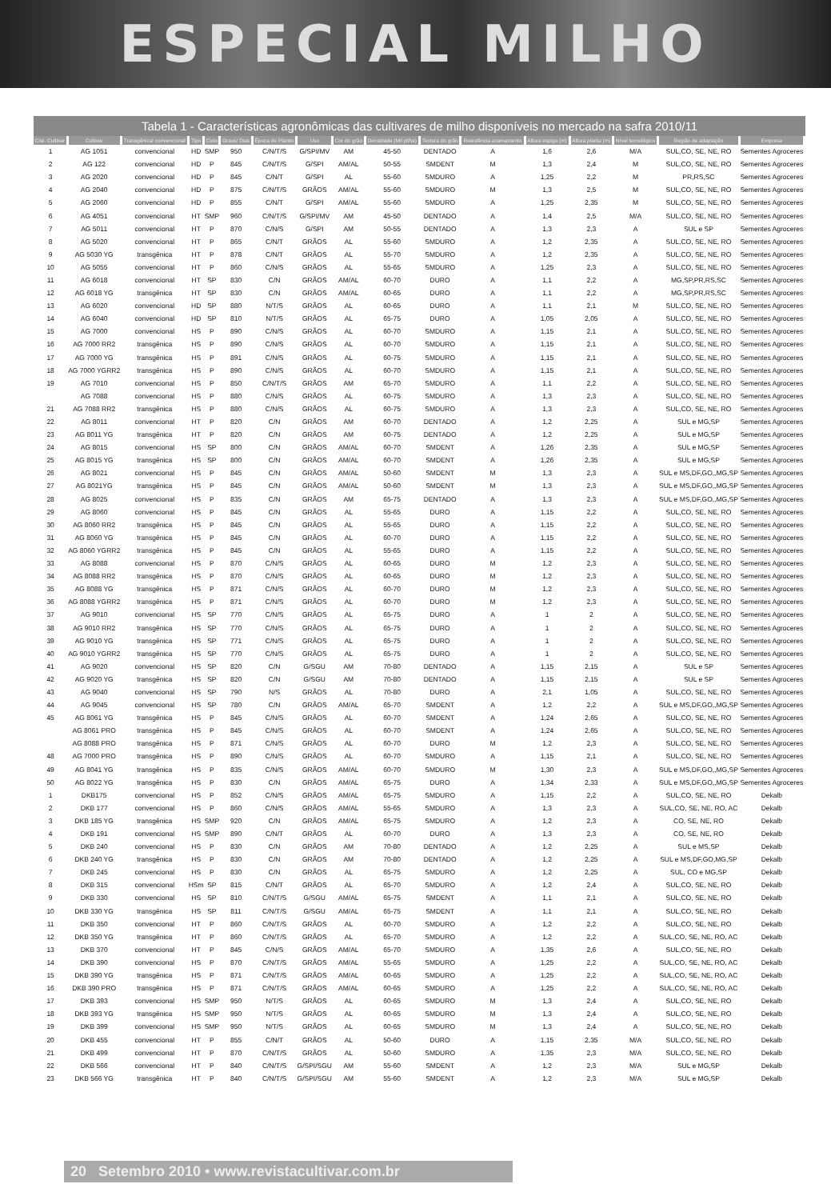ESPECIAL MILHO
Tabela 1 - Características agronômicas das cultivares de milho disponíveis no mercado na safra 2010/11
| Cód. Cultivar | Cultivar | Transgênica/ convencional | Tipo | Ciclo | Graus/ Dias | Época de Plantio | Uso | Cor do grão | Densidade (Mil pl/ha) | Textura do grão | Resistência acamamento | Altura espiga (m) | Altura planta (m) | Nível tecnológico | Região de adaptação | Empresa |
| --- | --- | --- | --- | --- | --- | --- | --- | --- | --- | --- | --- | --- | --- | --- | --- | --- |
| 1 | AG 1051 | convencional | HD | SMP | 950 | C/N/T/S | G/SPI/MV | AM | 45-50 | DENTADO | A | 1,6 | 2,6 | M/A | SUL,CO, SE, NE, RO | Sementes Agroceres |
| 2 | AG 122 | convencional | HD | P | 845 | C/N/T/S | G/SPI | AM/AL | 50-55 | SMDENT | M | 1,3 | 2,4 | M | SUL,CO, SE, NE, RO | Sementes Agroceres |
| 3 | AG 2020 | convencional | HD | P | 845 | C/N/T | G/SPI | AL | 55-60 | SMDURO | A | 1,25 | 2,2 | M | PR,RS,SC | Sementes Agroceres |
| 4 | AG 2040 | convencional | HD | P | 875 | C/N/T/S | GRÃOS | AM/AL | 55-60 | SMDURO | M | 1,3 | 2,5 | M | SUL,CO, SE, NE, RO | Sementes Agroceres |
| 5 | AG 2060 | convencional | HD | P | 855 | C/N/T | G/SPI | AM/AL | 55-60 | SMDURO | A | 1,25 | 2,35 | M | SUL,CO, SE, NE, RO | Sementes Agroceres |
| 6 | AG 4051 | convencional | HT | SMP | 960 | C/N/T/S | G/SPI/MV | AM | 45-50 | DENTADO | A | 1,4 | 2,5 | M/A | SUL,CO, SE, NE, RO | Sementes Agroceres |
| 7 | AG 5011 | convencional | HT | P | 870 | C/N/S | G/SPI | AM | 50-55 | DENTADO | A | 1,3 | 2,3 | A | SUL e SP | Sementes Agroceres |
| 8 | AG 5020 | convencional | HT | P | 865 | C/N/T | GRÃOS | AL | 55-60 | SMDURO | A | 1,2 | 2,35 | A | SUL,CO, SE, NE, RO | Sementes Agroceres |
| 9 | AG 5030 YG | transgênica | HT | P | 878 | C/N/T | GRÃOS | AL | 55-70 | SMDURO | A | 1,2 | 2,35 | A | SUL,CO, SE, NE, RO | Sementes Agroceres |
| 10 | AG 5055 | convencional | HT | P | 860 | C/N/S | GRÃOS | AL | 55-65 | SMDURO | A | 1,25 | 2,3 | A | SUL,CO, SE, NE, RO | Sementes Agroceres |
| 11 | AG 6018 | convencional | HT | SP | 830 | C/N | GRÃOS | AM/AL | 60-70 | DURO | A | 1,1 | 2,2 | A | MG,SP,PR,RS,SC | Sementes Agroceres |
| 12 | AG 6018 YG | transgênica | HT | SP | 830 | C/N | GRÃOS | AM/AL | 60-65 | DURO | A | 1,1 | 2,2 | A | MG,SP,PR,RS,SC | Sementes Agroceres |
| 13 | AG 6020 | convencional | HD | SP | 880 | N/T/S | GRÃOS | AL | 60-65 | DURO | A | 1,1 | 2,1 | M | SUL,CO, SE, NE, RO | Sementes Agroceres |
| 14 | AG 6040 | convencional | HD | SP | 810 | N/T/S | GRÃOS | AL | 65-75 | DURO | A | 1,05 | 2,05 | A | SUL,CO, SE, NE, RO | Sementes Agroceres |
| 15 | AG 7000 | convencional | HS | P | 890 | C/N/S | GRÃOS | AL | 60-70 | SMDURO | A | 1,15 | 2,1 | A | SUL,CO, SE, NE, RO | Sementes Agroceres |
| 16 | AG 7000 RR2 | transgênica | HS | P | 890 | C/N/S | GRÃOS | AL | 60-70 | SMDURO | A | 1,15 | 2,1 | A | SUL,CO, SE, NE, RO | Sementes Agroceres |
| 17 | AG 7000 YG | transgênica | HS | P | 891 | C/N/S | GRÃOS | AL | 60-75 | SMDURO | A | 1,15 | 2,1 | A | SUL,CO, SE, NE, RO | Sementes Agroceres |
| 18 | AG 7000 YGRR2 | transgênica | HS | P | 890 | C/N/S | GRÃOS | AL | 60-70 | SMDURO | A | 1,15 | 2,1 | A | SUL,CO, SE, NE, RO | Sementes Agroceres |
| 19 | AG 7010 | convencional | HS | P | 850 | C/N/T/S | GRÃOS | AM | 65-70 | SMDURO | A | 1,1 | 2,2 | A | SUL,CO, SE, NE, RO | Sementes Agroceres |
| | AG 7088 | convencional | HS | P | 880 | C/N/S | GRÃOS | AL | 60-75 | SMDURO | A | 1,3 | 2,3 | A | SUL,CO, SE, NE, RO | Sementes Agroceres |
| 21 | AG 7088 RR2 | transgênica | HS | P | 880 | C/N/S | GRÃOS | AL | 60-75 | SMDURO | A | 1,3 | 2,3 | A | SUL,CO, SE, NE, RO | Sementes Agroceres |
| 22 | AG 8011 | convencional | HT | P | 820 | C/N | GRÃOS | AM | 60-70 | DENTADO | A | 1,2 | 2,25 | A | SUL e MG,SP | Sementes Agroceres |
| 23 | AG 8011 YG | transgênica | HT | P | 820 | C/N | GRÃOS | AM | 60-75 | DENTADO | A | 1,2 | 2,25 | A | SUL e MG,SP | Sementes Agroceres |
| 24 | AG 8015 | convencional | HS | SP | 800 | C/N | GRÃOS | AM/AL | 60-70 | SMDENT | A | 1,26 | 2,35 | A | SUL e MG,SP | Sementes Agroceres |
| 25 | AG 8015 YG | transgênica | HS | SP | 800 | C/N | GRÃOS | AM/AL | 60-70 | SMDENT | A | 1,26 | 2,35 | A | SUL e MG,SP | Sementes Agroceres |
| 26 | AG 8021 | convencional | HS | P | 845 | C/N | GRÃOS | AM/AL | 50-60 | SMDENT | M | 1,3 | 2,3 | A | SUL e MS,DF,GO,,MG,SP | Sementes Agroceres |
| 27 | AG 8021YG | transgênica | HS | P | 845 | C/N | GRÃOS | AM/AL | 50-60 | SMDENT | M | 1,3 | 2,3 | A | SUL e MS,DF,GO,,MG,SP | Sementes Agroceres |
| 28 | AG 8025 | convencional | HS | P | 835 | C/N | GRÃOS | AM | 65-75 | DENTADO | A | 1,3 | 2,3 | A | SUL e MS,DF,GO,,MG,SP | Sementes Agroceres |
| 29 | AG 8060 | convencional | HS | P | 845 | C/N | GRÃOS | AL | 55-65 | DURO | A | 1,15 | 2,2 | A | SUL,CO, SE, NE, RO | Sementes Agroceres |
| 30 | AG 8060 RR2 | transgênica | HS | P | 845 | C/N | GRÃOS | AL | 55-65 | DURO | A | 1,15 | 2,2 | A | SUL,CO, SE, NE, RO | Sementes Agroceres |
| 31 | AG 8060 YG | transgênica | HS | P | 845 | C/N | GRÃOS | AL | 60-70 | DURO | A | 1,15 | 2,2 | A | SUL,CO, SE, NE, RO | Sementes Agroceres |
| 32 | AG 8060 YGRR2 | transgênica | HS | P | 845 | C/N | GRÃOS | AL | 55-65 | DURO | A | 1,15 | 2,2 | A | SUL,CO, SE, NE, RO | Sementes Agroceres |
| 33 | AG 8088 | convencional | HS | P | 870 | C/N/S | GRÃOS | AL | 60-65 | DURO | M | 1,2 | 2,3 | A | SUL,CO, SE, NE, RO | Sementes Agroceres |
| 34 | AG 8088 RR2 | transgênica | HS | P | 870 | C/N/S | GRÃOS | AL | 60-65 | DURO | M | 1,2 | 2,3 | A | SUL,CO, SE, NE, RO | Sementes Agroceres |
| 35 | AG 8088 YG | transgênica | HS | P | 871 | C/N/S | GRÃOS | AL | 60-70 | DURO | M | 1,2 | 2,3 | A | SUL,CO, SE, NE, RO | Sementes Agroceres |
| 36 | AG 8088 YGRR2 | transgênica | HS | P | 871 | C/N/S | GRÃOS | AL | 60-70 | DURO | M | 1,2 | 2,3 | A | SUL,CO, SE, NE, RO | Sementes Agroceres |
| 37 | AG 9010 | convencional | HS | SP | 770 | C/N/S | GRÃOS | AL | 65-75 | DURO | A | 1 | 2 | A | SUL,CO, SE, NE, RO | Sementes Agroceres |
| 38 | AG 9010 RR2 | transgênica | HS | SP | 770 | C/N/S | GRÃOS | AL | 65-75 | DURO | A | 1 | 2 | A | SUL,CO, SE, NE, RO | Sementes Agroceres |
| 39 | AG 9010 YG | transgênica | HS | SP | 771 | C/N/S | GRÃOS | AL | 65-75 | DURO | A | 1 | 2 | A | SUL,CO, SE, NE, RO | Sementes Agroceres |
| 40 | AG 9010 YGRR2 | transgênica | HS | SP | 770 | C/N/S | GRÃOS | AL | 65-75 | DURO | A | 1 | 2 | A | SUL,CO, SE, NE, RO | Sementes Agroceres |
| 41 | AG 9020 | convencional | HS | SP | 820 | C/N | G/SGU | AM | 70-80 | DENTADO | A | 1,15 | 2,15 | A | SUL e SP | Sementes Agroceres |
| 42 | AG 9020 YG | transgênica | HS | SP | 820 | C/N | G/SGU | AM | 70-80 | DENTADO | A | 1,15 | 2,15 | A | SUL e SP | Sementes Agroceres |
| 43 | AG 9040 | convencional | HS | SP | 790 | N/S | GRÃOS | AL | 70-80 | DURO | A | 2,1 | 1,05 | A | SUL,CO, SE, NE, RO | Sementes Agroceres |
| 44 | AG 9045 | convencional | HS | SP | 780 | C/N | GRÃOS | AM/AL | 65-70 | SMDENT | A | 1,2 | 2,2 | A | SUL e MS,DF,GO,,MG,SP | Sementes Agroceres |
| 45 | AG 8061 YG | transgênica | HS | P | 845 | C/N/S | GRÃOS | AL | 60-70 | SMDENT | A | 1,24 | 2,65 | A | SUL,CO, SE, NE, RO | Sementes Agroceres |
| | AG 8061 PRO | transgênica | HS | P | 845 | C/N/S | GRÃOS | AL | 60-70 | SMDENT | A | 1,24 | 2,65 | A | SUL,CO, SE, NE, RO | Sementes Agroceres |
| | AG 8088 PRO | transgênica | HS | P | 871 | C/N/S | GRÃOS | AL | 60-70 | DURO | M | 1,2 | 2,3 | A | SUL,CO, SE, NE, RO | Sementes Agroceres |
| 48 | AG 7000 PRO | transgênica | HS | P | 890 | C/N/S | GRÃOS | AL | 60-70 | SMDURO | A | 1,15 | 2,1 | A | SUL,CO, SE, NE, RO | Sementes Agroceres |
| 49 | AG 8041 YG | transgênica | HS | P | 835 | C/N/S | GRÃOS | AM/AL | 60-70 | SMDURO | M | 1,30 | 2,3 | A | SUL e MS,DF,GO,,MG,SP | Sementes Agroceres |
| 50 | AG 8022 YG | transgênica | HS | P | 830 | C/N | GRÃOS | AM/AL | 65-75 | DURO | A | 1,34 | 2,33 | A | SUL e MS,DF,GO,,MG,SP | Sementes Agroceres |
| 1 | DKB175 | convencional | HS | P | 852 | C/N/S | GRÃOS | AM/AL | 65-75 | SMDURO | A | 1,15 | 2,2 | A | SUL,CO, SE, NE, RO | Dekalb |
| 2 | DKB 177 | convencional | HS | P | 860 | C/N/S | GRÃOS | AM/AL | 55-65 | SMDURO | A | 1,3 | 2,3 | A | SUL,CO, SE, NE, RO, AC | Dekalb |
| 3 | DKB 185 YG | transgênica | HS | SMP | 920 | C/N | GRÃOS | AM/AL | 65-75 | SMDURO | A | 1,2 | 2,3 | A | CO, SE, NE, RO | Dekalb |
| 4 | DKB 191 | convencional | HS | SMP | 890 | C/N/T | GRÃOS | AL | 60-70 | DURO | A | 1,3 | 2,3 | A | CO, SE, NE, RO | Dekalb |
| 5 | DKB 240 | convencional | HS | P | 830 | C/N | GRÃOS | AM | 70-80 | DENTADO | A | 1,2 | 2,25 | A | SUL e MS,SP | Dekalb |
| 6 | DKB 240 YG | transgênica | HS | P | 830 | C/N | GRÃOS | AM | 70-80 | DENTADO | A | 1,2 | 2,25 | A | SUL e MS,DF,GO,MG,SP | Dekalb |
| 7 | DKB 245 | convencional | HS | P | 830 | C/N | GRÃOS | AL | 65-75 | SMDURO | A | 1,2 | 2,25 | A | SUL, CO e MG,SP | Dekalb |
| 8 | DKB 315 | convencional | HSm | SP | 815 | C/N/T | GRÃOS | AL | 65-70 | SMDURO | A | 1,2 | 2,4 | A | SUL,CO, SE, NE, RO | Dekalb |
| 9 | DKB 330 | convencional | HS | SP | 810 | C/N/T/S | G/SGU | AM/AL | 65-75 | SMDENT | A | 1,1 | 2,1 | A | SUL,CO, SE, NE, RO | Dekalb |
| 10 | DKB 330 YG | transgênica | HS | SP | 811 | C/N/T/S | G/SGU | AM/AL | 65-75 | SMDENT | A | 1,1 | 2,1 | A | SUL,CO, SE, NE, RO | Dekalb |
| 11 | DKB 350 | convencional | HT | P | 860 | C/N/T/S | GRÃOS | AL | 60-70 | SMDURO | A | 1,2 | 2,2 | A | SUL,CO, SE, NE, RO | Dekalb |
| 12 | DKB 350 YG | transgênica | HT | P | 860 | C/N/T/S | GRÃOS | AL | 65-70 | SMDURO | A | 1,2 | 2,2 | A | SUL,CO, SE, NE, RO, AC | Dekalb |
| 13 | DKB 370 | convencional | HT | P | 845 | C/N/S | GRÃOS | AM/AL | 65-70 | SMDURO | A | 1,35 | 2,6 | A | SUL,CO, SE, NE, RO | Dekalb |
| 14 | DKB 390 | convencional | HS | P | 870 | C/N/T/S | GRÃOS | AM/AL | 55-65 | SMDURO | A | 1,25 | 2,2 | A | SUL,CO, SE, NE, RO, AC | Dekalb |
| 15 | DKB 390 YG | transgênica | HS | P | 871 | C/N/T/S | GRÃOS | AM/AL | 60-65 | SMDURO | A | 1,25 | 2,2 | A | SUL,CO, SE, NE, RO, AC | Dekalb |
| 16 | DKB 390 PRO | transgênica | HS | P | 871 | C/N/T/S | GRÃOS | AM/AL | 60-65 | SMDURO | A | 1,25 | 2,2 | A | SUL,CO, SE, NE, RO, AC | Dekalb |
| 17 | DKB 393 | convencional | HS | SMP | 950 | N/T/S | GRÃOS | AL | 60-65 | SMDURO | M | 1,3 | 2,4 | A | SUL,CO, SE, NE, RO | Dekalb |
| 18 | DKB 393 YG | transgênica | HS | SMP | 950 | N/T/S | GRÃOS | AL | 60-65 | SMDURO | M | 1,3 | 2,4 | A | SUL,CO, SE, NE, RO | Dekalb |
| 19 | DKB 399 | convencional | HS | SMP | 950 | N/T/S | GRÃOS | AL | 60-65 | SMDURO | M | 1,3 | 2,4 | A | SUL,CO, SE, NE, RO | Dekalb |
| 20 | DKB 455 | convencional | HT | P | 855 | C/N/T | GRÃOS | AL | 50-60 | DURO | A | 1,15 | 2,35 | M/A | SUL,CO, SE, NE, RO | Dekalb |
| 21 | DKB 499 | convencional | HT | P | 870 | C/N/T/S | GRÃOS | AL | 50-60 | SMDURO | A | 1,35 | 2,3 | M/A | SUL,CO, SE, NE, RO | Dekalb |
| 22 | DKB 566 | convencional | HT | P | 840 | C/N/T/S | G/SPI/SGU | AM | 55-60 | SMDENT | A | 1,2 | 2,3 | M/A | SUL e MG,SP | Dekalb |
| 23 | DKB 566 YG | transgênica | HT | P | 840 | C/N/T/S | G/SPI/SGU | AM | 55-60 | SMDENT | A | 1,2 | 2,3 | M/A | SUL e MG,SP | Dekalb |
20 Setembro 2010 • www.revistacultivar.com.br